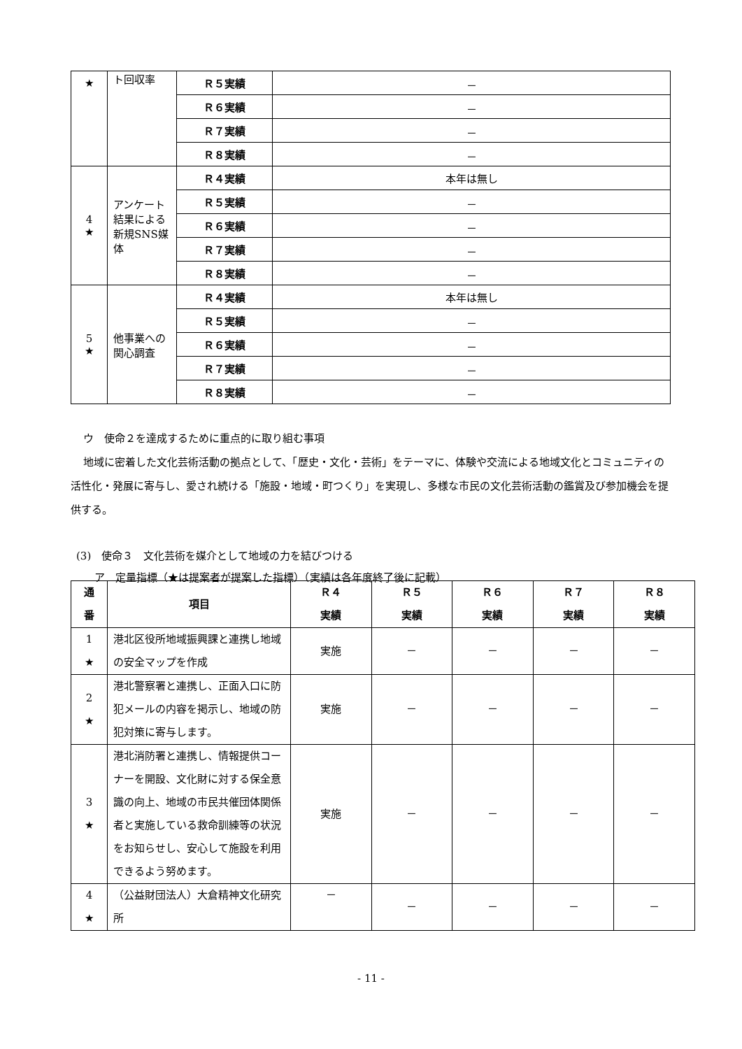| ★ | ト回収率 | Ｒ５実績 | － |
| | | Ｒ６実績 | － |
| | | Ｒ７実績 | － |
| | | Ｒ８実績 | － |
| 4 ★ | アンケート結果による新規SNS媒体 | Ｒ４実績 | 本年は無し |
| | | Ｒ５実績 | － |
| | | Ｒ６実績 | － |
| | | Ｒ７実績 | － |
| | | Ｒ８実績 | － |
| 5 ★ | 他事業への関心調査 | Ｒ４実績 | 本年は無し |
| | | Ｒ５実績 | － |
| | | Ｒ６実績 | － |
| | | Ｒ７実績 | － |
| | | Ｒ８実績 | － |
ウ　使命２を達成するために重点的に取り組む事項
地域に密着した文化芸術活動の拠点として、「歴史・文化・芸術」をテーマに、体験や交流による地域文化とコミュニティの活性化・発展に寄与し、愛され続ける「施設・地域・町つくり」を実現し、多様な市民の文化芸術活動の鑑賞及び参加機会を提供する。
(3)　使命３　文化芸術を媒介として地域の力を結びつける
ア　定量指標（★は提案者が提案した指標）（実績は各年度終了後に記載）
| 通 番 | 項目 | Ｒ４ 実績 | Ｒ５ 実績 | Ｒ６ 実績 | Ｒ７ 実績 | Ｒ８ 実績 |
| --- | --- | --- | --- | --- | --- | --- |
| 1 ★ | 港北区役所地域振興課と連携し地域の安全マップを作成 | 実施 | － | － | － | － |
| 2 ★ | 港北警察署と連携し、正面入口に防犯メールの内容を掲示し、地域の防犯対策に寄与します。 | 実施 | － | － | － | － |
| 3 ★ | 港北消防署と連携し、情報提供コーナーを開設、文化財に対する保全意識の向上、地域の市民共催団体関係者と実施している救命訓練等の状況をお知らせし、安心して施設を利用できるよう努めます。 | 実施 | － | － | － | － |
| 4 ★ | （公益財団法人）大倉精神文化研究所 | － | － | － | － | － |
- 11 -